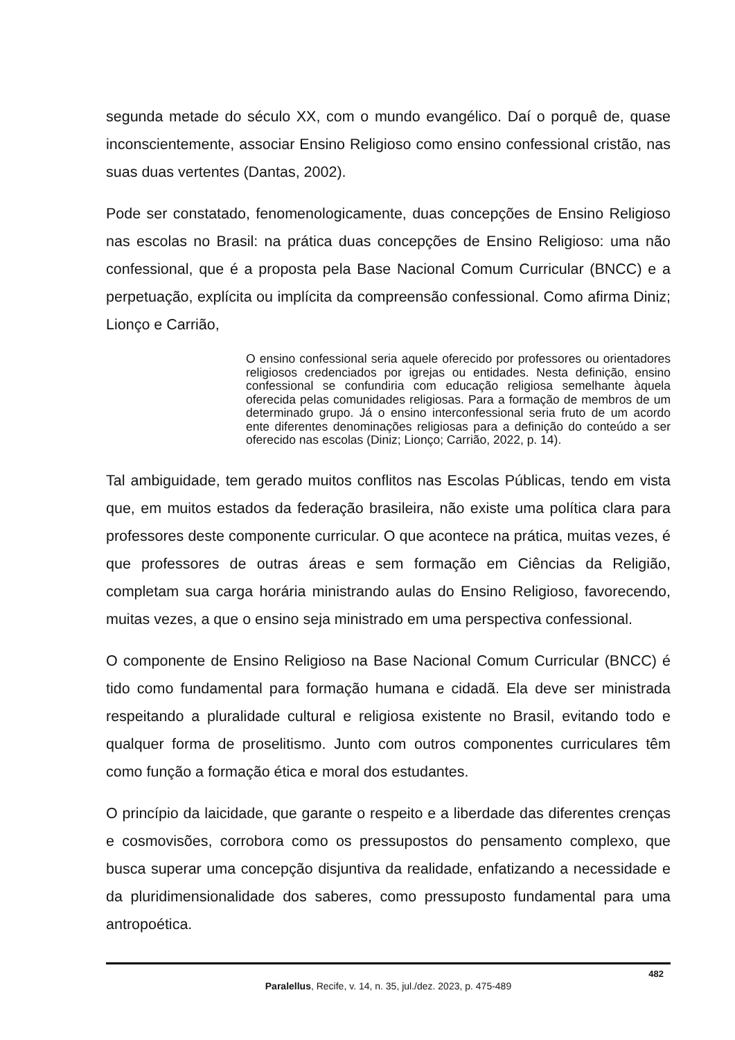segunda metade do século XX, com o mundo evangélico. Daí o porquê de, quase inconscientemente, associar Ensino Religioso como ensino confessional cristão, nas suas duas vertentes (Dantas, 2002).
Pode ser constatado, fenomenologicamente, duas concepções de Ensino Religioso nas escolas no Brasil: na prática duas concepções de Ensino Religioso: uma não confessional, que é a proposta pela Base Nacional Comum Curricular (BNCC) e a perpetuação, explícita ou implícita da compreensão confessional. Como afirma Diniz; Lionço e Carrião,
O ensino confessional seria aquele oferecido por professores ou orientadores religiosos credenciados por igrejas ou entidades. Nesta definição, ensino confessional se confundiria com educação religiosa semelhante àquela oferecida pelas comunidades religiosas. Para a formação de membros de um determinado grupo. Já o ensino interconfessional seria fruto de um acordo ente diferentes denominações religiosas para a definição do conteúdo a ser oferecido nas escolas (Diniz; Lionço; Carrião, 2022, p. 14).
Tal ambiguidade, tem gerado muitos conflitos nas Escolas Públicas, tendo em vista que, em muitos estados da federação brasileira, não existe uma política clara para professores deste componente curricular. O que acontece na prática, muitas vezes, é que professores de outras áreas e sem formação em Ciências da Religião, completam sua carga horária ministrando aulas do Ensino Religioso, favorecendo, muitas vezes, a que o ensino seja ministrado em uma perspectiva confessional.
O componente de Ensino Religioso na Base Nacional Comum Curricular (BNCC) é tido como fundamental para formação humana e cidadã. Ela deve ser ministrada respeitando a pluralidade cultural e religiosa existente no Brasil, evitando todo e qualquer forma de proselitismo. Junto com outros componentes curriculares têm como função a formação ética e moral dos estudantes.
O princípio da laicidade, que garante o respeito e a liberdade das diferentes crenças e cosmovisões, corrobora como os pressupostos do pensamento complexo, que busca superar uma concepção disjuntiva da realidade, enfatizando a necessidade e da pluridimensionalidade dos saberes, como pressuposto fundamental para uma antropoética.
482
Paralellus, Recife, v. 14, n. 35, jul./dez. 2023, p. 475-489